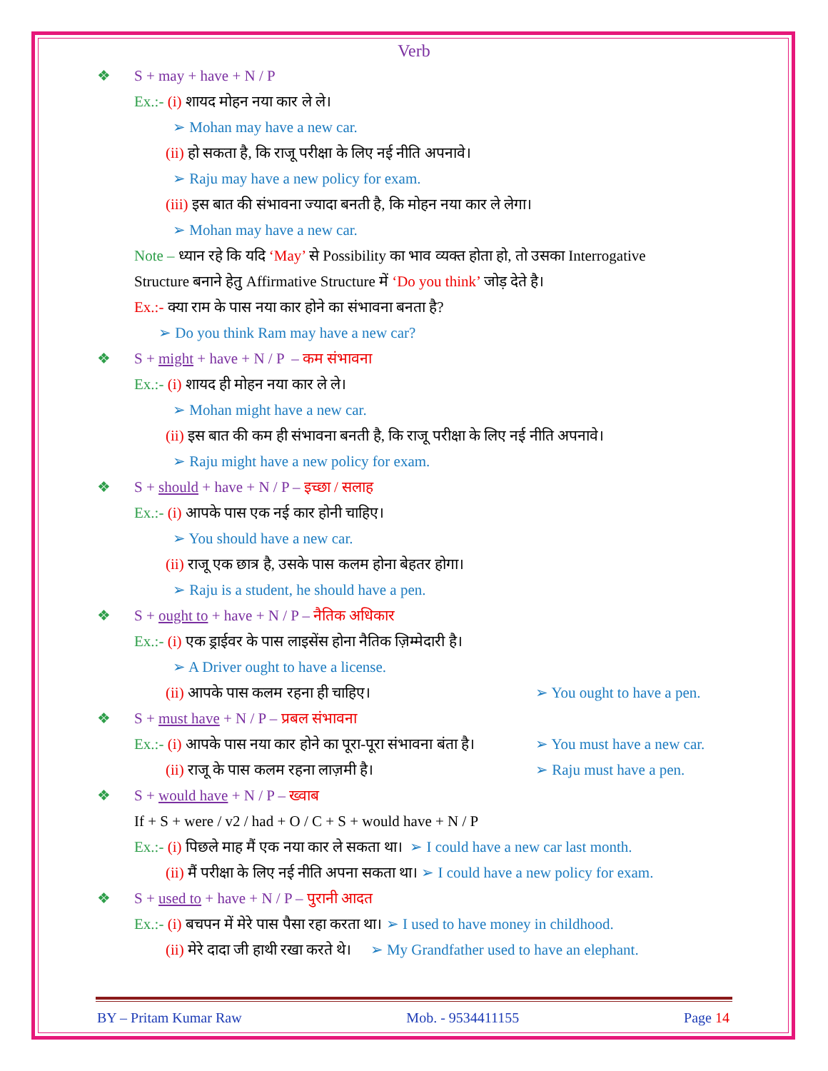Verb
❖ S + may + have + N / P
Ex.:- (i) शायद मोहन नया कार ले ले।
➢ Mohan may have a new car.
(ii) हो सकता है, कि राजू परीक्षा के लिए नई नीति अपनावे।
➢ Raju may have a new policy for exam.
(iii) इस बात की संभावना ज्यादा बनती है, कि मोहन नया कार ले लेगा।
➢ Mohan may have a new car.
Note – ध्यान रहे कि यदि ‘May’ से Possibility का भाव व्यक्त होता हो, तो उसका Interrogative
Structure बनाने हेतु Affirmative Structure में ‘Do you think’ जोड़ देते है।
Ex.:- क्या राम के पास नया कार होने का संभावना बनता है?
➢ Do you think Ram may have a new car?
❖ S + might + have + N / P – कम संभावना
Ex.:- (i) शायद ही मोहन नया कार ले ले।
➢ Mohan might have a new car.
(ii) इस बात की कम ही संभावना बनती है, कि राजू परीक्षा के लिए नई नीति अपनावे।
➢ Raju might have a new policy for exam.
❖ S + should + have + N / P – इच्छा / सलाह
Ex.:- (i) आपके पास एक नई कार होनी चाहिए।
➢ You should have a new car.
(ii) राजू एक छात्र है, उसके पास कलम होना बेहतर होगा।
➢ Raju is a student, he should have a pen.
❖ S + ought to + have + N / P – नैतिक अधिकार
Ex.:- (i) एक ड्राईवर के पास लाइसेंस होना नैतिक ज़िम्मेदारी है।
➢ A Driver ought to have a license.
(ii) आपके पास कलम रहना ही चाहिए। ➢ You ought to have a pen.
❖ S + must have + N / P – प्रबल संभावना
Ex.:- (i) आपके पास नया कार होने का पूरा-पूरा संभावना बंता है। ➢ You must have a new car.
(ii) राजू के पास कलम रहना लाज़मी है। ➢ Raju must have a pen.
❖ S + would have + N / P – ख्वाब
If + S + were / v2 / had + O / C + S + would have + N / P
Ex.:- (i) पिछले माह मैं एक नया कार ले सकता था। ➢ I could have a new car last month.
(ii) मैं परीक्षा के लिए नई नीति अपना सकता था। ➢ I could have a new policy for exam.
❖ S + used to + have + N / P – पुरानी आदत
Ex.:- (i) बचपन में मेरे पास पैसा रहा करता था। ➢ I used to have money in childhood.
(ii) मेरे दादा जी हाथी रखा करते थे। ➢ My Grandfather used to have an elephant.
BY – Pritam Kumar Raw Mob. - 9534411155 Page 14